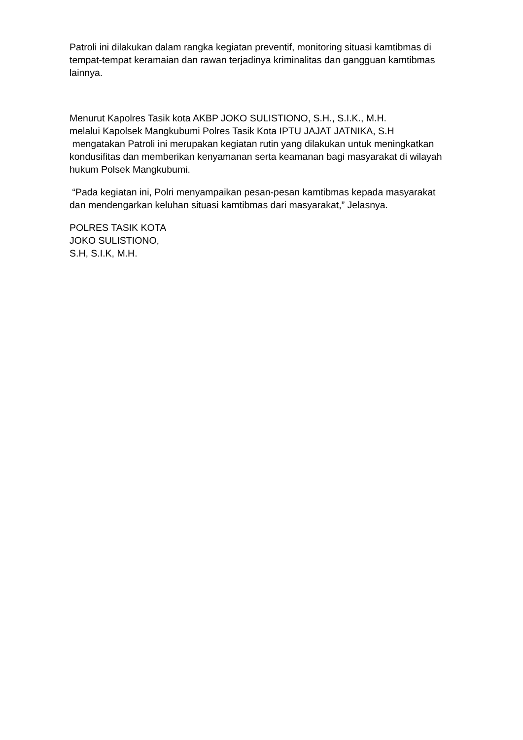Patroli ini dilakukan dalam rangka kegiatan preventif, monitoring situasi kamtibmas di tempat-tempat keramaian dan rawan terjadinya kriminalitas dan gangguan kamtibmas lainnya.
Menurut Kapolres Tasik kota AKBP JOKO SULISTIONO, S.H., S.I.K., M.H.
melalui Kapolsek Mangkubumi Polres Tasik Kota IPTU JAJAT JATNIKA, S.H
mengatakan Patroli ini merupakan kegiatan rutin yang dilakukan untuk meningkatkan kondusifitas dan memberikan kenyamanan serta keamanan bagi masyarakat di wilayah hukum Polsek Mangkubumi.
“Pada kegiatan ini, Polri menyampaikan pesan-pesan kamtibmas kepada masyarakat dan mendengarkan keluhan situasi kamtibmas dari masyarakat,” Jelasnya.
POLRES TASIK KOTA
JOKO SULISTIONO,
S.H, S.I.K, M.H.